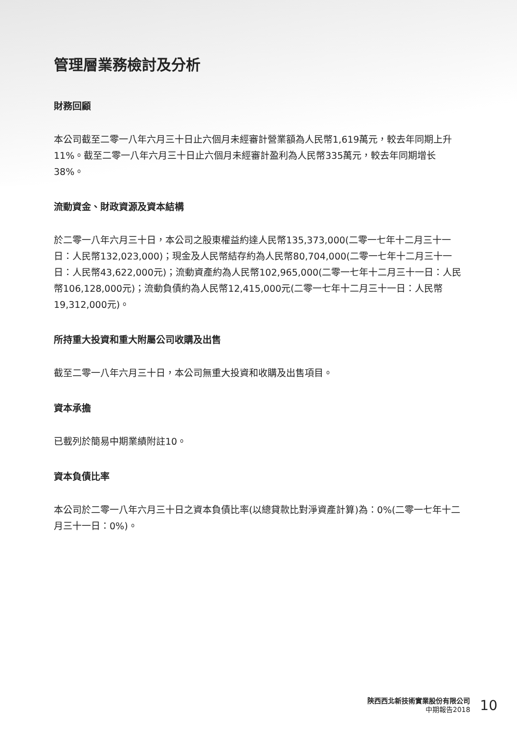管理層業務檢討及分析
財務回顧
本公司截至二零一八年六月三十日止六個月未經審計營業額為人民幣1,619萬元，較去年同期上升11%。截至二零一八年六月三十日止六個月未經審計盈利為人民幣335萬元，較去年同期增长38%。
流動資金、財政資源及資本結構
於二零一八年六月三十日，本公司之股東權益約達人民幣135,373,000(二零一七年十二月三十一日：人民幣132,023,000)；現金及人民幣結存約為人民幣80,704,000(二零一七年十二月三十一日：人民幣43,622,000元)；流動資產約為人民幣102,965,000(二零一七年十二月三十一日：人民幣106,128,000元)；流動負債約為人民幣12,415,000元(二零一七年十二月三十一日：人民幣19,312,000元)。
所持重大投資和重大附屬公司收購及出售
截至二零一八年六月三十日，本公司無重大投資和收購及出售項目。
資本承擔
已載列於簡易中期業績附註10。
資本負債比率
本公司於二零一八年六月三十日之資本負債比率(以總貸款比對淨資產計算)為：0%(二零一七年十二月三十一日：0%)。
陝西西北新技術實業股份有限公司
中期報告2018
10